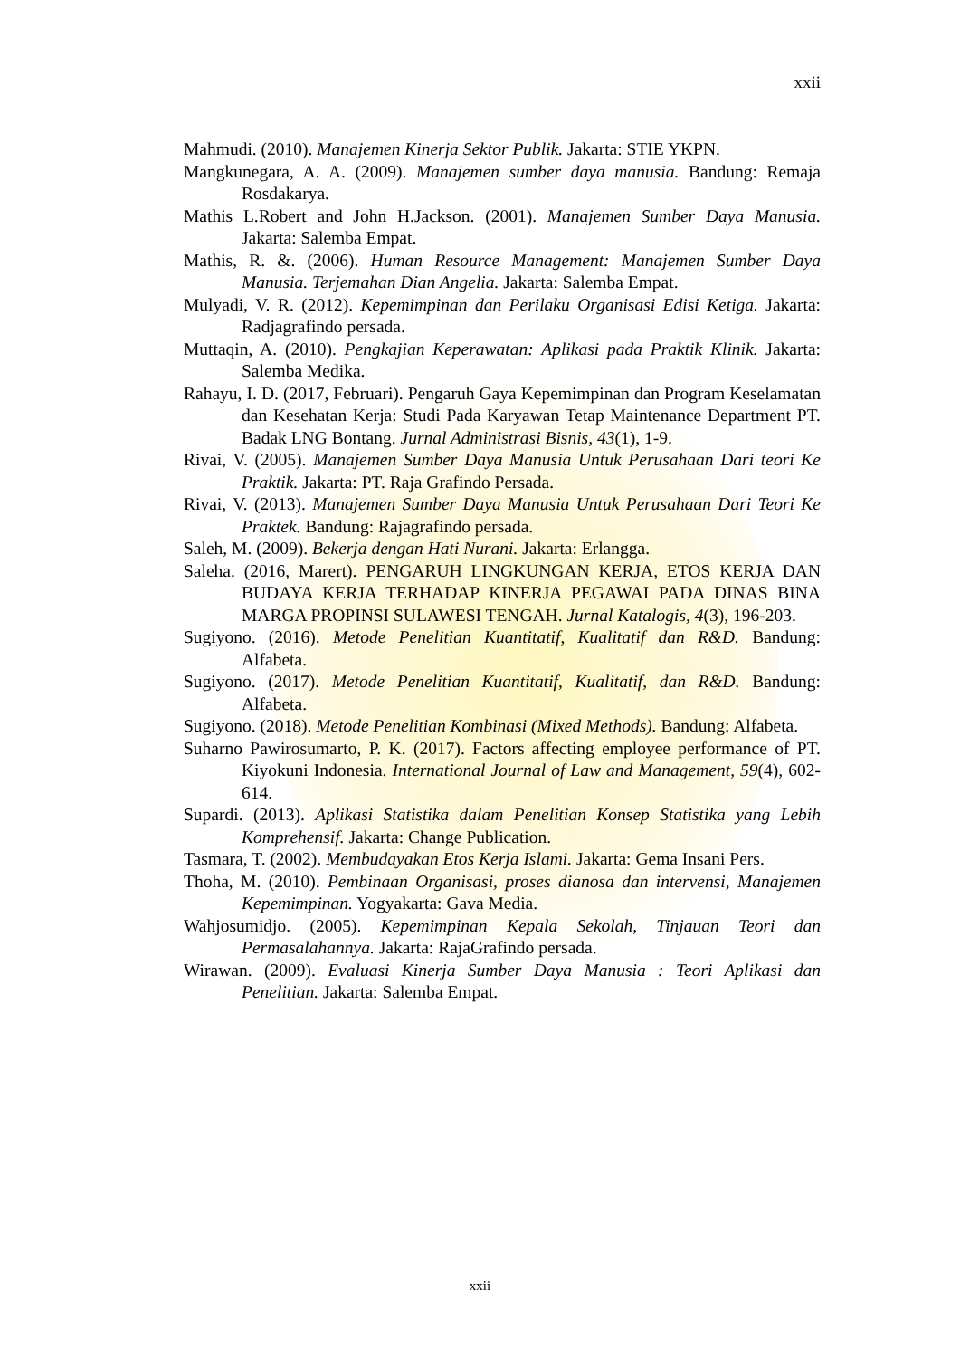xxii
Mahmudi. (2010). Manajemen Kinerja Sektor Publik. Jakarta: STIE YKPN.
Mangkunegara, A. A. (2009). Manajemen sumber daya manusia. Bandung: Remaja Rosdakarya.
Mathis L.Robert and John H.Jackson. (2001). Manajemen Sumber Daya Manusia. Jakarta: Salemba Empat.
Mathis, R. &. (2006). Human Resource Management: Manajemen Sumber Daya Manusia. Terjemahan Dian Angelia. Jakarta: Salemba Empat.
Mulyadi, V. R. (2012). Kepemimpinan dan Perilaku Organisasi Edisi Ketiga. Jakarta: Radjagrafindo persada.
Muttaqin, A. (2010). Pengkajian Keperawatan: Aplikasi pada Praktik Klinik. Jakarta: Salemba Medika.
Rahayu, I. D. (2017, Februari). Pengaruh Gaya Kepemimpinan dan Program Keselamatan dan Kesehatan Kerja: Studi Pada Karyawan Tetap Maintenance Department PT. Badak LNG Bontang. Jurnal Administrasi Bisnis, 43(1), 1-9.
Rivai, V. (2005). Manajemen Sumber Daya Manusia Untuk Perusahaan Dari teori Ke Praktik. Jakarta: PT. Raja Grafindo Persada.
Rivai, V. (2013). Manajemen Sumber Daya Manusia Untuk Perusahaan Dari Teori Ke Praktek. Bandung: Rajagrafindo persada.
Saleh, M. (2009). Bekerja dengan Hati Nurani. Jakarta: Erlangga.
Saleha. (2016, Marert). PENGARUH LINGKUNGAN KERJA, ETOS KERJA DAN BUDAYA KERJA TERHADAP KINERJA PEGAWAI PADA DINAS BINA MARGA PROPINSI SULAWESI TENGAH. Jurnal Katalogis, 4(3), 196-203.
Sugiyono. (2016). Metode Penelitian Kuantitatif, Kualitatif dan R&D. Bandung: Alfabeta.
Sugiyono. (2017). Metode Penelitian Kuantitatif, Kualitatif, dan R&D. Bandung: Alfabeta.
Sugiyono. (2018). Metode Penelitian Kombinasi (Mixed Methods). Bandung: Alfabeta.
Suharno Pawirosumarto, P. K. (2017). Factors affecting employee performance of PT. Kiyokuni Indonesia. International Journal of Law and Management, 59(4), 602-614.
Supardi. (2013). Aplikasi Statistika dalam Penelitian Konsep Statistika yang Lebih Komprehensif. Jakarta: Change Publication.
Tasmara, T. (2002). Membudayakan Etos Kerja Islami. Jakarta: Gema Insani Pers.
Thoha, M. (2010). Pembinaan Organisasi, proses dianosa dan intervensi, Manajemen Kepemimpinan. Yogyakarta: Gava Media.
Wahjosumidjo. (2005). Kepemimpinan Kepala Sekolah, Tinjauan Teori dan Permasalahannya. Jakarta: RajaGrafindo persada.
Wirawan. (2009). Evaluasi Kinerja Sumber Daya Manusia : Teori Aplikasi dan Penelitian. Jakarta: Salemba Empat.
xxii